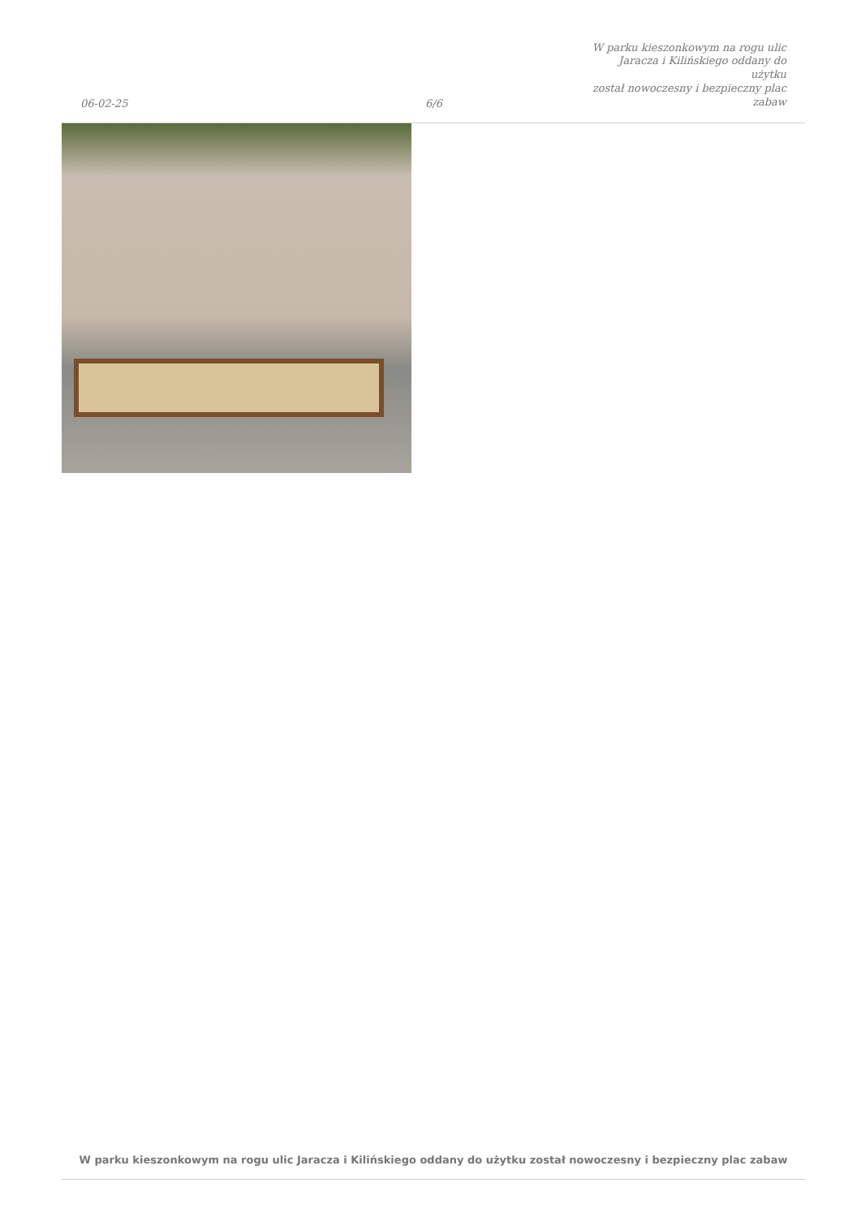06-02-25
6/6
W parku kieszonkowym na rogu ulic
Jaracza i Kilińskiego oddany do użytku
został nowoczesny i bezpieczny plac
zabaw
W parku kieszonkowym na rogu ulic Jaracza i Kilińskiego oddany do użytku został nowoczesny i bezpieczny plac zabaw